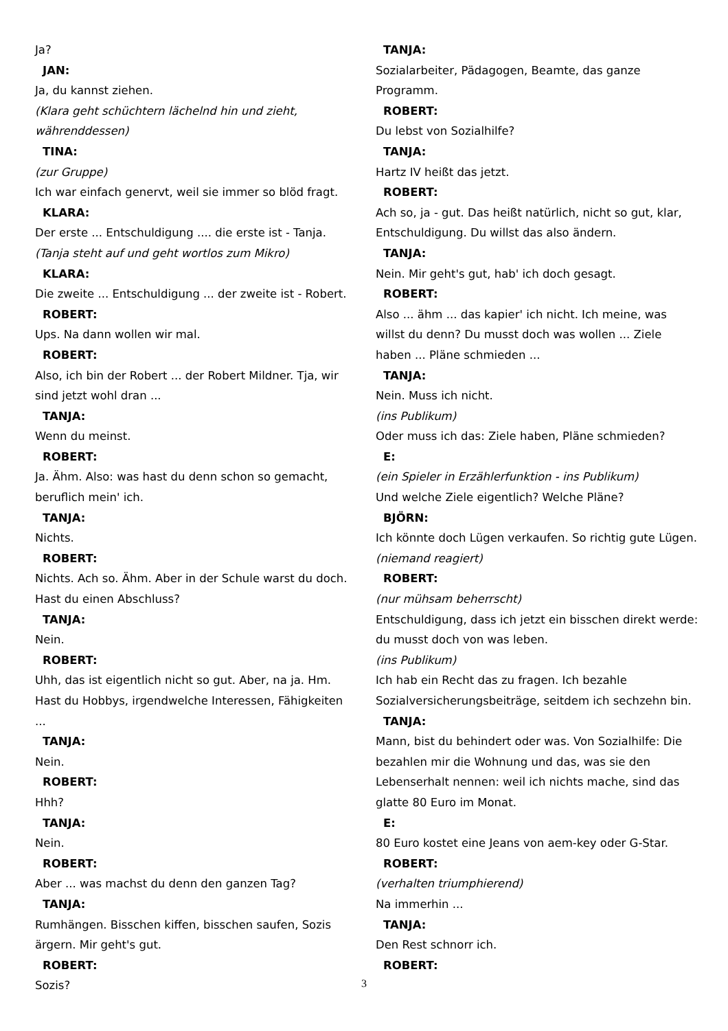Ja?
JAN:
Ja, du kannst ziehen.
(Klara geht schüchtern lächelnd hin und zieht, währenddessen)
TINA:
(zur Gruppe)
Ich war einfach genervt, weil sie immer so blöd fragt.
KLARA:
Der erste ... Entschuldigung .... die erste ist - Tanja.
(Tanja steht auf und geht wortlos zum Mikro)
KLARA:
Die zweite ... Entschuldigung ... der zweite ist - Robert.
ROBERT:
Ups. Na dann wollen wir mal.
ROBERT:
Also, ich bin der Robert ... der Robert Mildner. Tja, wir sind jetzt wohl dran ...
TANJA:
Wenn du meinst.
ROBERT:
Ja. Ähm. Also: was hast du denn schon so gemacht, beruflich mein' ich.
TANJA:
Nichts.
ROBERT:
Nichts. Ach so. Ähm. Aber in der Schule warst du doch. Hast du einen Abschluss?
TANJA:
Nein.
ROBERT:
Uhh, das ist eigentlich nicht so gut. Aber, na ja. Hm. Hast du Hobbys, irgendwelche Interessen, Fähigkeiten ...
TANJA:
Nein.
ROBERT:
Hhh?
TANJA:
Nein.
ROBERT:
Aber ... was machst du denn den ganzen Tag?
TANJA:
Rumhängen. Bisschen kiffen, bisschen saufen, Sozis ärgern. Mir geht's gut.
ROBERT:
Sozis?
TANJA:
Sozialarbeiter, Pädagogen, Beamte, das ganze Programm.
ROBERT:
Du lebst von Sozialhilfe?
TANJA:
Hartz IV heißt das jetzt.
ROBERT:
Ach so, ja - gut. Das heißt natürlich, nicht so gut, klar, Entschuldigung. Du willst das also ändern.
TANJA:
Nein. Mir geht's gut, hab' ich doch gesagt.
ROBERT:
Also ... ähm ... das kapier' ich nicht. Ich meine, was willst du denn? Du musst doch was wollen ... Ziele haben ... Pläne schmieden ...
TANJA:
Nein. Muss ich nicht.
(ins Publikum)
Oder muss ich das: Ziele haben, Pläne schmieden?
E:
(ein Spieler in Erzählerfunktion - ins Publikum)
Und welche Ziele eigentlich? Welche Pläne?
BJÖRN:
Ich könnte doch Lügen verkaufen. So richtig gute Lügen.
(niemand reagiert)
ROBERT:
(nur mühsam beherrscht)
Entschuldigung, dass ich jetzt ein bisschen direkt werde: du musst doch von was leben.
(ins Publikum)
Ich hab ein Recht das zu fragen. Ich bezahle Sozialversicherungsbeiträge, seitdem ich sechzehn bin.
TANJA:
Mann, bist du behindert oder was. Von Sozialhilfe: Die bezahlen mir die Wohnung und das, was sie den Lebenserhalt nennen: weil ich nichts mache, sind das glatte 80 Euro im Monat.
E:
80 Euro kostet eine Jeans von aem-key oder G-Star.
ROBERT:
(verhalten triumphierend)
Na immerhin ...
TANJA:
Den Rest schnorr ich.
ROBERT:
3